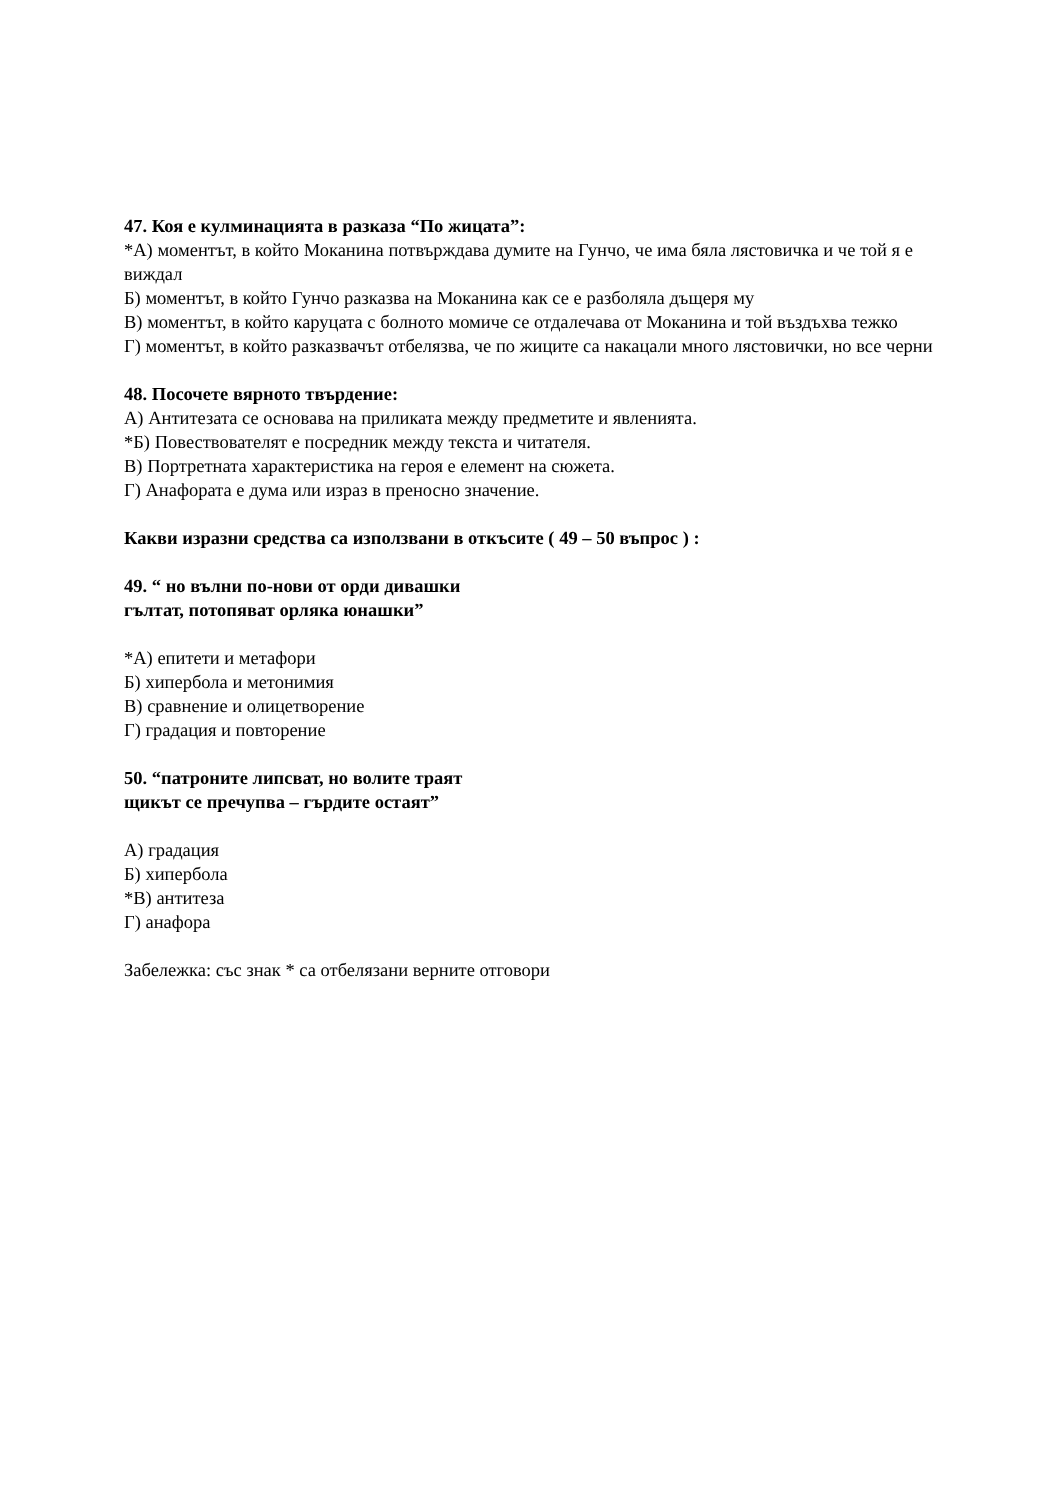47. Коя е кулминацията в разказа “По жицата”:
*А) моментът, в който Моканина потвърждава думите на Гунчо, че има бяла лястовичка и че той я е виждал
Б) моментът, в който Гунчо разказва на Моканина как се е разболяла дъщеря му
В) моментът, в който каруцата с болното момиче се отдалечава от Моканина и той въздъхва тежко
Г) моментът, в който разказвачът отбелязва, че по жиците са накацали много лястовички, но все черни
48. Посочете вярното твърдение:
А) Антитезата се основава на приликата между предметите и явленията.
*Б) Повествователят е посредник между текста и читателя.
В) Портретната характеристика на героя е елемент на сюжета.
Г) Анафората е дума или израз в преносно значение.
Какви изразни средства са използвани в откъсите ( 49 – 50 въпрос ) :
49. “ но вълни по-нови от орди дивашки
гълтат, потопяват орляка юнашки”
*А) епитети и метафори
Б) хипербола и метонимия
В) сравнение и олицетворение
Г) градация и повторение
50. “патроните липсват, но волите траят
щикът се пречупва – гърдите остаят”
А) градация
Б) хипербола
*В) антитеза
Г) анафора
Забележка: със знак * са отбелязани верните отговори